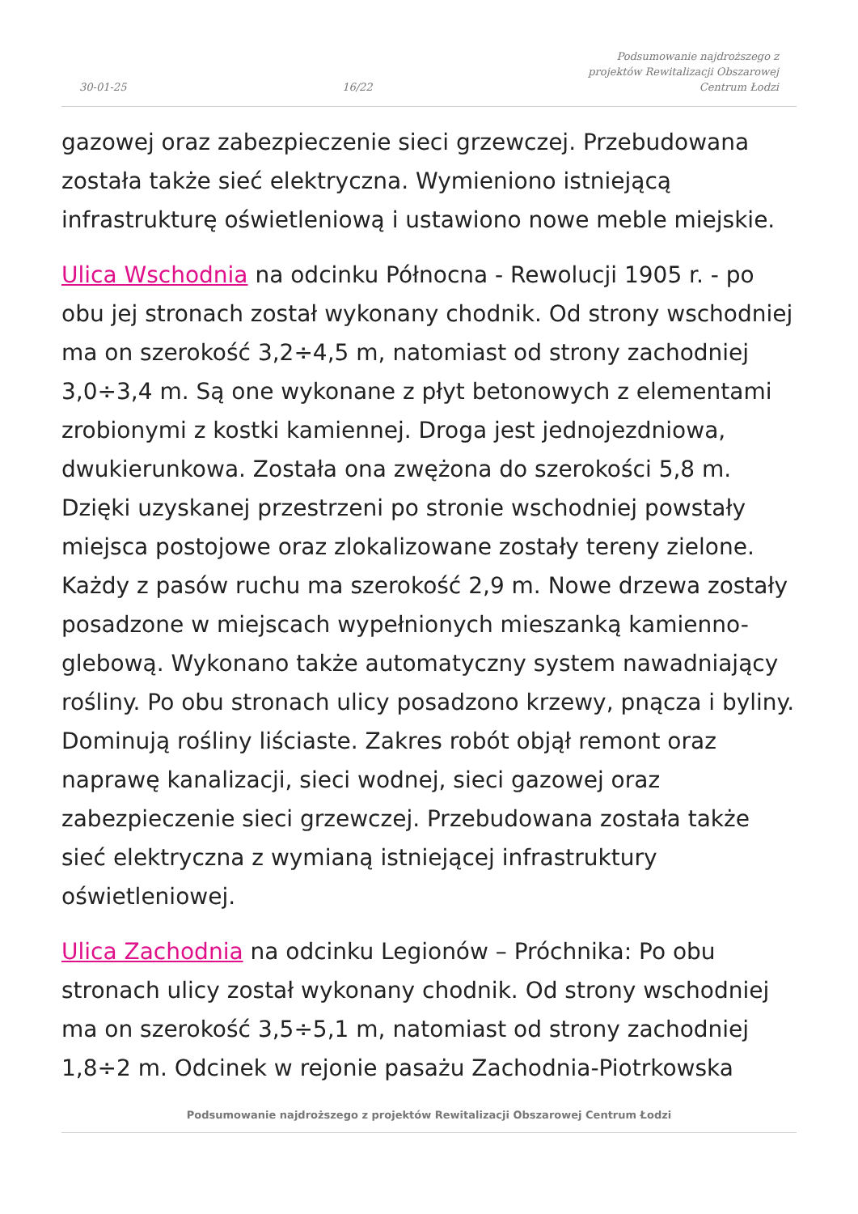30-01-25 16/22 Podsumowanie najdroższego z
projektów Rewitalizacji Obszarowej
Centrum Łodzi
gazowej oraz zabezpieczenie sieci grzewczej. Przebudowana została także sieć elektryczna. Wymieniono istniejącą infrastrukturę oświetleniową i ustawiono nowe meble miejskie.
Ulica Wschodnia na odcinku Północna - Rewolucji 1905 r. - po obu jej stronach został wykonany chodnik. Od strony wschodniej ma on szerokość 3,2÷4,5 m, natomiast od strony zachodniej 3,0÷3,4 m. Są one wykonane z płyt betonowych z elementami zrobionymi z kostki kamiennej. Droga jest jednojezdniowa, dwukierunkowa. Została ona zwężona do szerokości 5,8 m. Dzięki uzyskanej przestrzeni po stronie wschodniej powstały miejsca postojowe oraz zlokalizowane zostały tereny zielone. Każdy z pasów ruchu ma szerokość 2,9 m. Nowe drzewa zostały posadzone w miejscach wypełnionych mieszanką kamienno-glebową. Wykonano także automatyczny system nawadniający rośliny. Po obu stronach ulicy posadzono krzewy, pnącza i byliny. Dominują rośliny liściaste. Zakres robót objął remont oraz naprawę kanalizacji, sieci wodnej, sieci gazowej oraz zabezpieczenie sieci grzewczej. Przebudowana została także sieć elektryczna z wymianą istniejącej infrastruktury oświetleniowej.
Ulica Zachodnia na odcinku Legionów – Próchnika: Po obu stronach ulicy został wykonany chodnik. Od strony wschodniej ma on szerokość 3,5÷5,1 m, natomiast od strony zachodniej 1,8÷2 m. Odcinek w rejonie pasażu Zachodnia-Piotrkowska
Podsumowanie najdroższego z projektów Rewitalizacji Obszarowej Centrum Łodzi